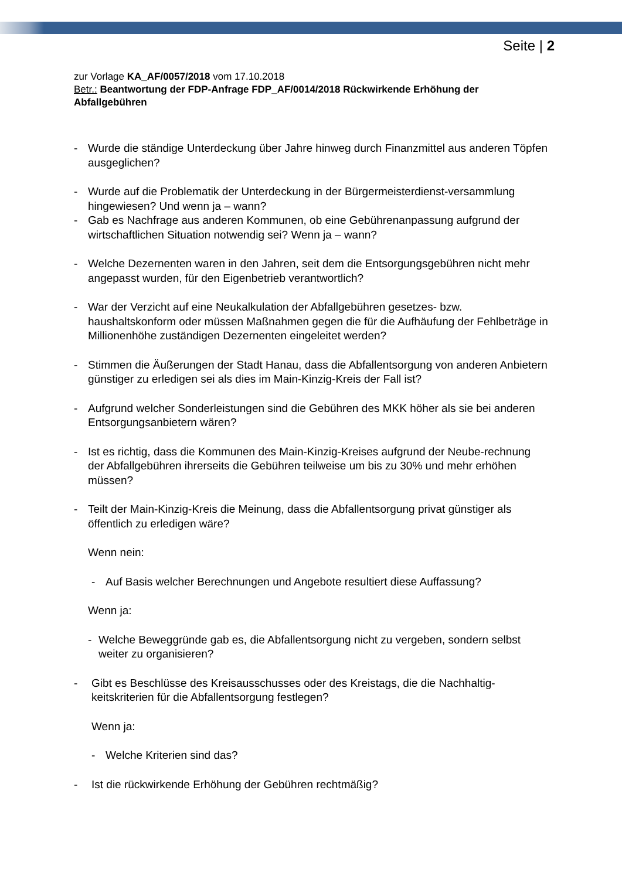Seite | 2
zur Vorlage KA_AF/0057/2018 vom 17.10.2018
Betr.: Beantwortung der FDP-Anfrage FDP_AF/0014/2018 Rückwirkende Erhöhung der Abfallgebühren
- Wurde die ständige Unterdeckung über Jahre hinweg durch Finanzmittel aus anderen Töpfen ausgeglichen?
- Wurde auf die Problematik der Unterdeckung in der Bürgermeisterdienst-versammlung hingewiesen? Und wenn ja – wann?
- Gab es Nachfrage aus anderen Kommunen, ob eine Gebührenanpassung aufgrund der wirtschaftlichen Situation notwendig sei? Wenn ja – wann?
- Welche Dezernenten waren in den Jahren, seit dem die Entsorgungsgebühren nicht mehr angepasst wurden, für den Eigenbetrieb verantwortlich?
- War der Verzicht auf eine Neukalkulation der Abfallgebühren gesetzes- bzw. haushaltskonform oder müssen Maßnahmen gegen die für die Aufhäufung der Fehlbeträge in Millionenhöhe zuständigen Dezernenten eingeleitet werden?
- Stimmen die Äußerungen der Stadt Hanau, dass die Abfallentsorgung von anderen Anbietern günstiger zu erledigen sei als dies im Main-Kinzig-Kreis der Fall ist?
- Aufgrund welcher Sonderleistungen sind die Gebühren des MKK höher als sie bei anderen Entsorgungsanbietern wären?
- Ist es richtig, dass die Kommunen des Main-Kinzig-Kreises aufgrund der Neube-rechnung der Abfallgebühren ihrerseits die Gebühren teilweise um bis zu 30% und mehr erhöhen müssen?
- Teilt der Main-Kinzig-Kreis die Meinung, dass die Abfallentsorgung privat günstiger als öffentlich zu erledigen wäre?
Wenn nein:
- Auf Basis welcher Berechnungen und Angebote resultiert diese Auffassung?
Wenn ja:
- Welche Beweggründe gab es, die Abfallentsorgung nicht zu vergeben, sondern selbst weiter zu organisieren?
- Gibt es Beschlüsse des Kreisausschusses oder des Kreistags, die die Nachhaltig-keitskriterien für die Abfallentsorgung festlegen?
Wenn ja:
- Welche Kriterien sind das?
- Ist die rückwirkende Erhöhung der Gebühren rechtmäßig?